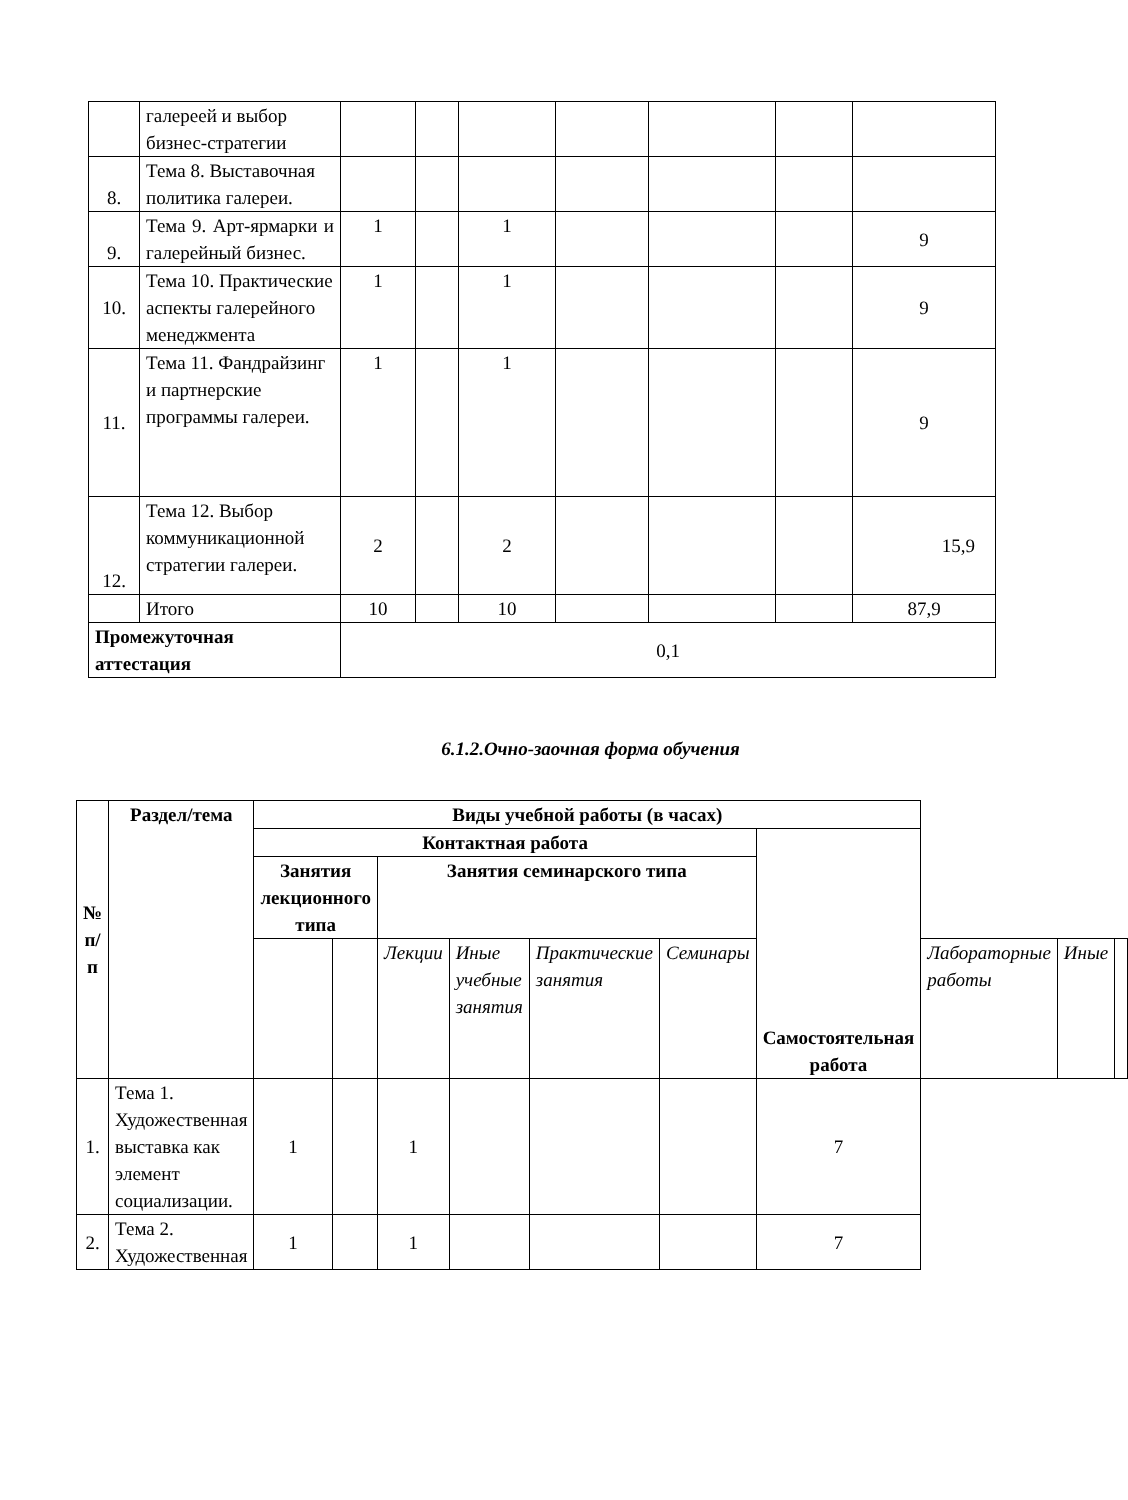| | галереей и выбор бизнес-стратегии | | | | | | | |
| 8. | Тема 8. Выставочная политика галереи. | | | | | | | |
| 9. | Тема 9. Арт-ярмарки и галерейный бизнес. | 1 | | 1 | | | | 9 |
| 10. | Тема 10. Практические аспекты галерейного менеджмента | 1 | | 1 | | | | 9 |
| 11. | Тема 11. Фандрайзинг и партнерские программы галереи. | 1 | | 1 | | | | 9 |
| 12. | Тема 12. Выбор коммуникационной стратегии галереи. | 2 | | 2 | | | | 15,9 |
| | Итого | 10 | | 10 | | | | 87,9 |
| Промежуточная аттестация | | 0,1 | | | | | | |
6.1.2.Очно-заочная форма обучения
| № п/п | Раздел/тема | Виды учебной работы (в часах) | | | | | | | | | |
| --- | --- | --- | --- | --- | --- | --- | --- | --- | --- | --- | --- |
| | | Контактная работа | | | | | | Самостоятельная работа | | | |
| | | Занятия лекционного типа | | Занятия семинарского типа | | | | | | | |
| | | | | Лекции | Иные учебные занятия | Практические занятия | Семинары | | Лабораторные работы | Иные | |
| 1. | Тема 1. Художественная выставка как элемент социализации. | 1 | | 1 | | | | 7 | | | |
| 2. | Тема 2. Художественная | 1 | | 1 | | | | 7 | | | |